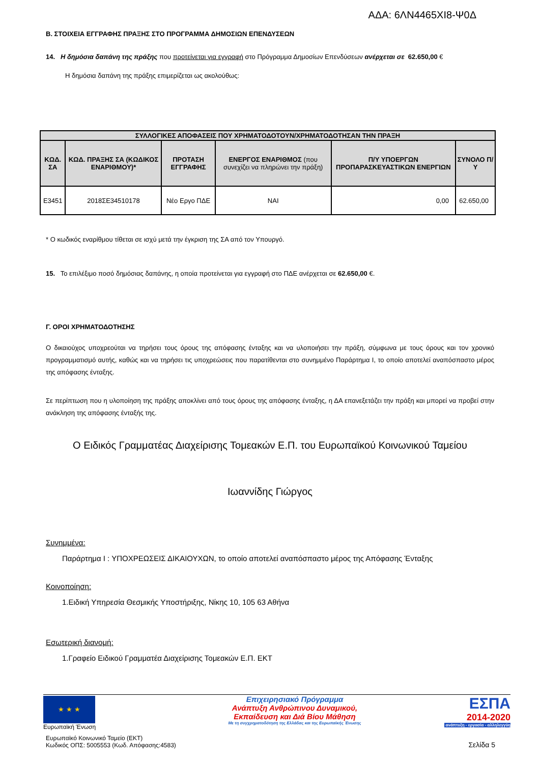ΑΔΑ: 6ΛΝ4465ΧΙ8-Ψ0Δ
Β. ΣΤΟΙΧΕΙΑ ΕΓΓΡΑΦΗΣ ΠΡΑΞΗΣ ΣΤΟ ΠΡΟΓΡΑΜΜΑ ΔΗΜΟΣΙΩΝ ΕΠΕΝΔΥΣΕΩΝ
14. Η δημόσια δαπάνη της πράξης που προτείνεται για εγγραφή στο Πρόγραμμα Δημοσίων Επενδύσεων ανέρχεται σε 62.650,00 €
Η δημόσια δαπάνη της πράξης επιμερίζεται ως ακολούθως:
| ΣΥΛΛΟΓΙΚΕΣ ΑΠΟΦΑΣΕΙΣ ΠΟΥ ΧΡΗΜΑΤΟΔΟΤΟΥΝ/ΧΡΗΜΑΤΟΔΟΤΗΣΑΝ ΤΗΝ ΠΡΑΞΗ | | | | | |
| --- | --- | --- | --- | --- | --- |
| ΚΩΔ. ΣΑ | ΚΩΔ. ΠΡΑΞΗΣ ΣΑ (ΚΩΔΙΚΟΣ ΕΝΑΡΙΘΜΟΥ)* | ΠΡΟΤΑΣΗ ΕΓΓΡΑΦΗΣ | ΕΝΕΡΓΟΣ ΕΝΑΡΙΘΜΟΣ (που συνεχίζει να πληρώνει την πράξη) | Π/Υ ΥΠΟΕΡΓΩΝ ΠΡΟΠΑΡΑΣΚΕΥΑΣΤΙΚΩΝ ΕΝΕΡΓΙΩΝ | ΣΥΝΟΛΟ Π/Υ |
| Ε3451 | 2018ΣΕ34510178 | Νέο Εργο ΠΔΕ | ΝΑΙ | 0,00 | 62.650,00 |
* Ο κωδικός εναρίθμου τίθεται σε ισχύ μετά την έγκριση της ΣΑ από τον Υπουργό.
15. Το επιλέξιμο ποσό δημόσιας δαπάνης, η οποία προτείνεται για εγγραφή στο ΠΔΕ ανέρχεται σε 62.650,00 €.
Γ. ΟΡΟΙ ΧΡΗΜΑΤΟΔΟΤΗΣΗΣ
Ο δικαιούχος υποχρεούται να τηρήσει τους όρους της απόφασης ένταξης και να υλοποιήσει την πράξη, σύμφωνα με τους όρους και τον χρονικό προγραμματισμό αυτής, καθώς και να τηρήσει τις υποχρεώσεις που παρατίθενται στο συνημμένο Παράρτημα Ι, το οποίο αποτελεί αναπόσπαστο μέρος της απόφασης ένταξης.
Σε περίπτωση που η υλοποίηση της πράξης αποκλίνει από τους όρους της απόφασης ένταξης, η ΔΑ επανεξετάζει την πράξη και μπορεί να προβεί στην ανάκληση της απόφασης ένταξής της.
Ο Ειδικός Γραμματέας Διαχείρισης Τομεακών Ε.Π. του Ευρωπαϊκού Κοινωνικού Ταμείου
Ιωαννίδης Γιώργος
Συνημμένα:
Παράρτημα Ι : ΥΠΟΧΡΕΩΣΕΙΣ ΔΙΚΑΙΟΥΧΩΝ, το οποίο αποτελεί αναπόσπαστο μέρος της Απόφασης Ένταξης
Κοινοποίηση:
1.Ειδική Υπηρεσία Θεσμικής Υποστήριξης, Νίκης 10, 105 63 Αθήνα
Εσωτερική διανομή:
1.Γραφείο Ειδικού Γραμματέα Διαχείρισης Τομεακών Ε.Π. ΕΚΤ
★ ★ ★
Ευρωπαϊκή Ένωση
Επιχειρησιακό Πρόγραμμα
Ανάπτυξη Ανθρώπινου Δυναμικού,
Εκπαίδευση και Διά Βίου Μάθηση
Με τη συγχρηματοδότηση της Ελλάδας και της Ευρωπαϊκής Ένωσης
ΕΣΠΑ
2014-2020
ανάπτυξη - εργασία - αλληλεγγύη
Ευρωπαϊκό Κοινωνικό Ταμείο (ΕΚΤ)
Κωδικός ΟΠΣ: 5005553 (Κωδ. Απόφασης:4583)
Σελίδα 5